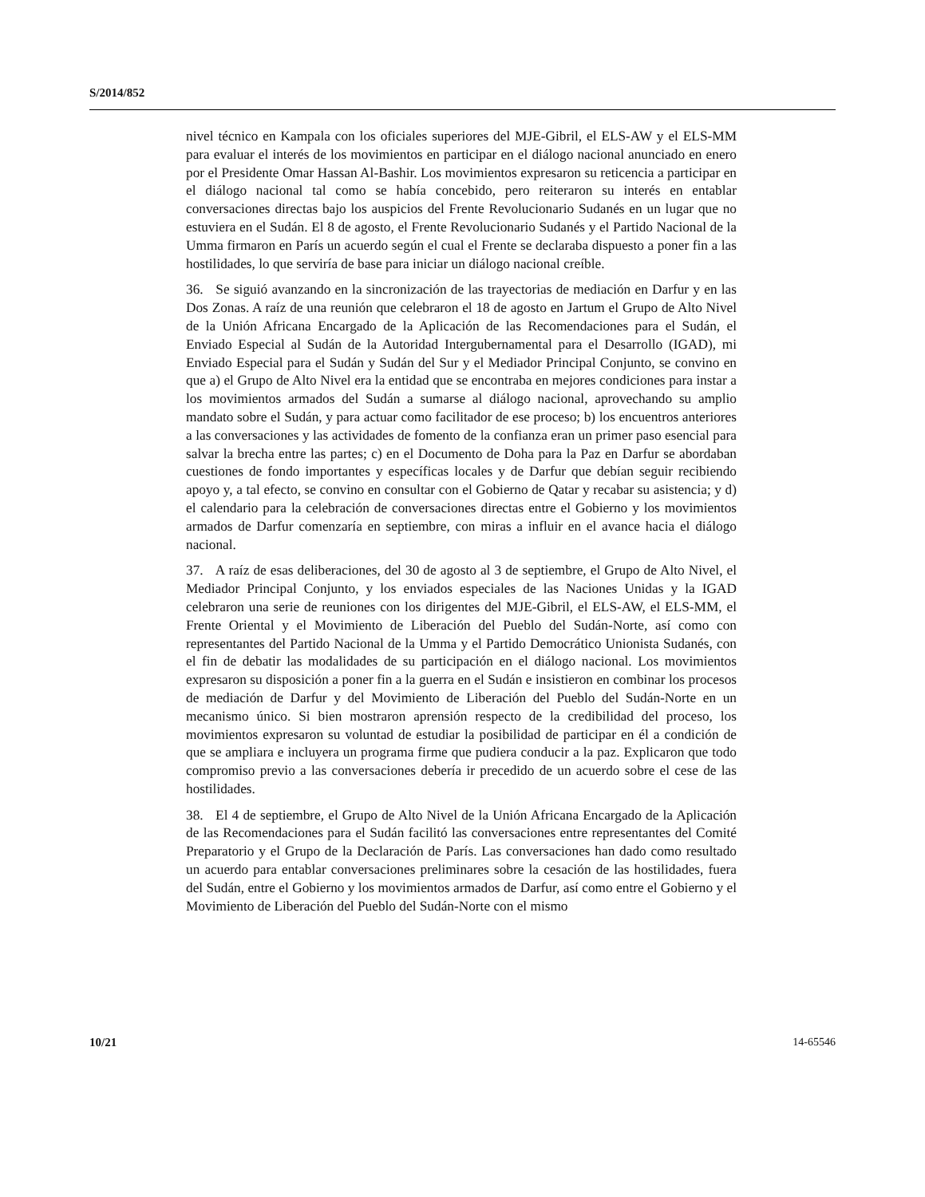S/2014/852
nivel técnico en Kampala con los oficiales superiores del MJE-Gibril, el ELS-AW y el ELS-MM para evaluar el interés de los movimientos en participar en el diálogo nacional anunciado en enero por el Presidente Omar Hassan Al-Bashir. Los movimientos expresaron su reticencia a participar en el diálogo nacional tal como se había concebido, pero reiteraron su interés en entablar conversaciones directas bajo los auspicios del Frente Revolucionario Sudanés en un lugar que no estuviera en el Sudán. El 8 de agosto, el Frente Revolucionario Sudanés y el Partido Nacional de la Umma firmaron en París un acuerdo según el cual el Frente se declaraba dispuesto a poner fin a las hostilidades, lo que serviría de base para iniciar un diálogo nacional creíble.
36. Se siguió avanzando en la sincronización de las trayectorias de mediación en Darfur y en las Dos Zonas. A raíz de una reunión que celebraron el 18 de agosto en Jartum el Grupo de Alto Nivel de la Unión Africana Encargado de la Aplicación de las Recomendaciones para el Sudán, el Enviado Especial al Sudán de la Autoridad Intergubernamental para el Desarrollo (IGAD), mi Enviado Especial para el Sudán y Sudán del Sur y el Mediador Principal Conjunto, se convino en que a) el Grupo de Alto Nivel era la entidad que se encontraba en mejores condiciones para instar a los movimientos armados del Sudán a sumarse al diálogo nacional, aprovechando su amplio mandato sobre el Sudán, y para actuar como facilitador de ese proceso; b) los encuentros anteriores a las conversaciones y las actividades de fomento de la confianza eran un primer paso esencial para salvar la brecha entre las partes; c) en el Documento de Doha para la Paz en Darfur se abordaban cuestiones de fondo importantes y específicas locales y de Darfur que debían seguir recibiendo apoyo y, a tal efecto, se convino en consultar con el Gobierno de Qatar y recabar su asistencia; y d) el calendario para la celebración de conversaciones directas entre el Gobierno y los movimientos armados de Darfur comenzaría en septiembre, con miras a influir en el avance hacia el diálogo nacional.
37. A raíz de esas deliberaciones, del 30 de agosto al 3 de septiembre, el Grupo de Alto Nivel, el Mediador Principal Conjunto, y los enviados especiales de las Naciones Unidas y la IGAD celebraron una serie de reuniones con los dirigentes del MJE-Gibril, el ELS-AW, el ELS-MM, el Frente Oriental y el Movimiento de Liberación del Pueblo del Sudán-Norte, así como con representantes del Partido Nacional de la Umma y el Partido Democrático Unionista Sudanés, con el fin de debatir las modalidades de su participación en el diálogo nacional. Los movimientos expresaron su disposición a poner fin a la guerra en el Sudán e insistieron en combinar los procesos de mediación de Darfur y del Movimiento de Liberación del Pueblo del Sudán-Norte en un mecanismo único. Si bien mostraron aprensión respecto de la credibilidad del proceso, los movimientos expresaron su voluntad de estudiar la posibilidad de participar en él a condición de que se ampliara e incluyera un programa firme que pudiera conducir a la paz. Explicaron que todo compromiso previo a las conversaciones debería ir precedido de un acuerdo sobre el cese de las hostilidades.
38. El 4 de septiembre, el Grupo de Alto Nivel de la Unión Africana Encargado de la Aplicación de las Recomendaciones para el Sudán facilitó las conversaciones entre representantes del Comité Preparatorio y el Grupo de la Declaración de París. Las conversaciones han dado como resultado un acuerdo para entablar conversaciones preliminares sobre la cesación de las hostilidades, fuera del Sudán, entre el Gobierno y los movimientos armados de Darfur, así como entre el Gobierno y el Movimiento de Liberación del Pueblo del Sudán-Norte con el mismo
10/21 14-65546